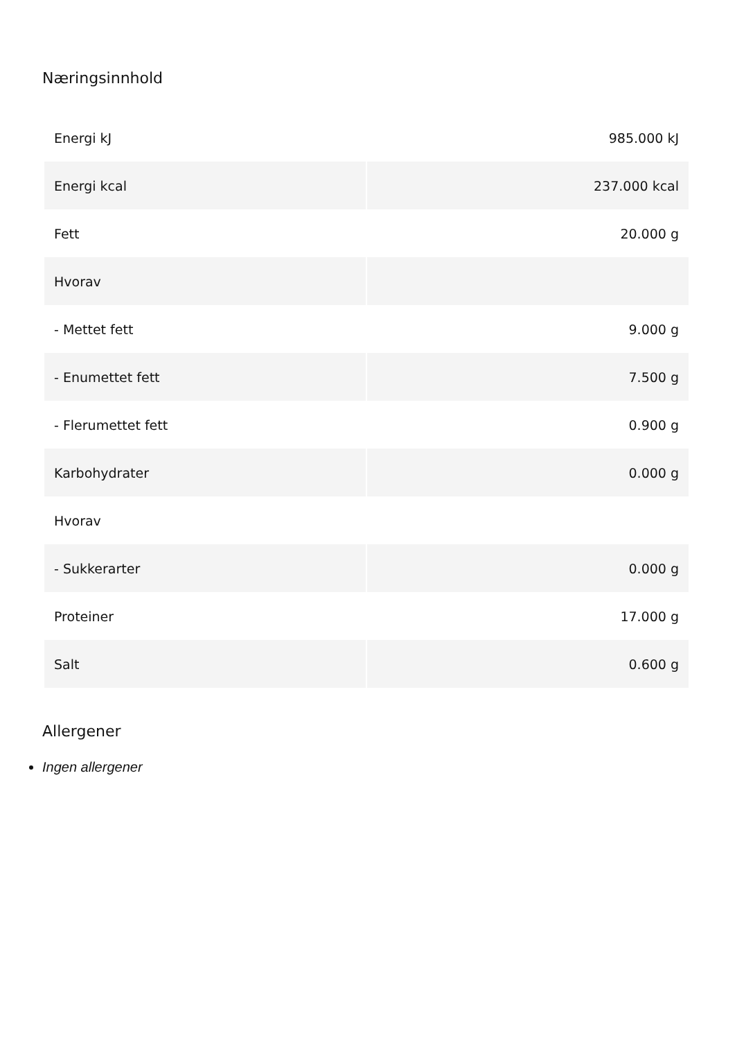Næringsinnhold
| Energi kJ | 985.000 kJ |
| Energi kcal | 237.000 kcal |
| Fett | 20.000 g |
| Hvorav | |
| - Mettet fett | 9.000 g |
| - Enumettet fett | 7.500 g |
| - Flerumettet fett | 0.900 g |
| Karbohydrater | 0.000 g |
| Hvorav | |
| - Sukkerarter | 0.000 g |
| Proteiner | 17.000 g |
| Salt | 0.600 g |
Allergener
Ingen allergener